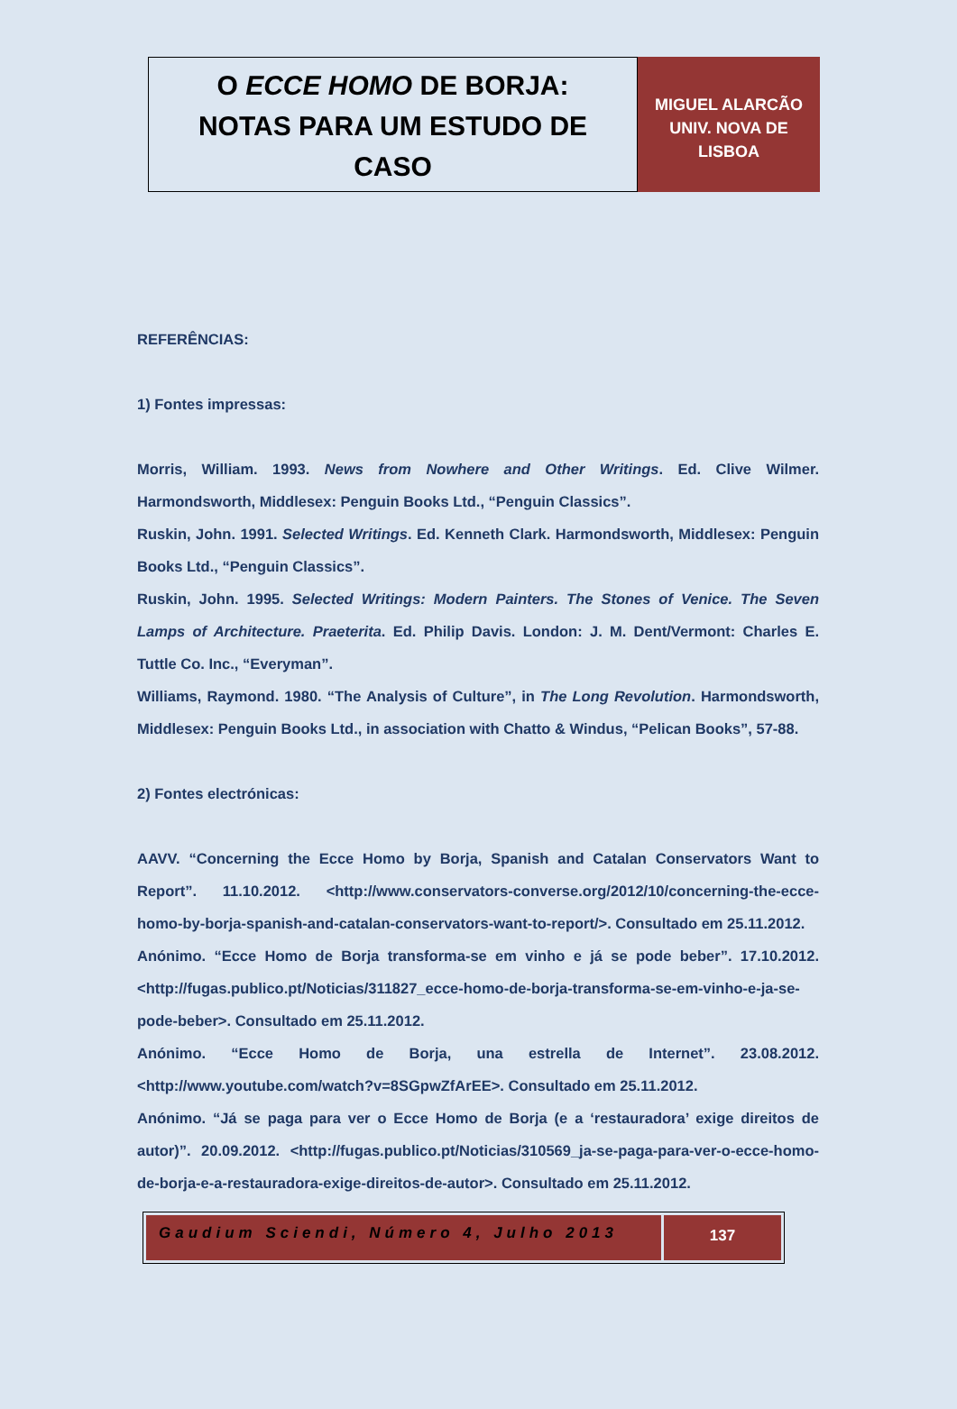O ECCE HOMO DE BORJA:
NOTAS PARA UM ESTUDO DE
CASO
MIGUEL ALARCÃO
UNIV. NOVA DE
LISBOA
REFERÊNCIAS:
1) Fontes impressas:
Morris, William. 1993. News from Nowhere and Other Writings. Ed. Clive Wilmer. Harmondsworth, Middlesex: Penguin Books Ltd., “Penguin Classics”.
Ruskin, John. 1991. Selected Writings. Ed. Kenneth Clark. Harmondsworth, Middlesex: Penguin Books Ltd., “Penguin Classics”.
Ruskin, John. 1995. Selected Writings: Modern Painters. The Stones of Venice. The Seven Lamps of Architecture. Praeterita. Ed. Philip Davis. London: J. M. Dent/Vermont: Charles E. Tuttle Co. Inc., “Everyman”.
Williams, Raymond. 1980. “The Analysis of Culture”, in The Long Revolution. Harmondsworth, Middlesex: Penguin Books Ltd., in association with Chatto & Windus, “Pelican Books”, 57-88.
2) Fontes electrónicas:
AAVV. “Concerning the Ecce Homo by Borja, Spanish and Catalan Conservators Want to Report”. 11.10.2012. <http://www.conservators-converse.org/2012/10/concerning-the-ecce-homo-by-borja-spanish-and-catalan-conservators-want-to-report/>. Consultado em 25.11.2012.
Anónimo. “Ecce Homo de Borja transforma-se em vinho e já se pode beber”. 17.10.2012. <http://fugas.publico.pt/Noticias/311827_ecce-homo-de-borja-transforma-se-em-vinho-e-ja-se-pode-beber>. Consultado em 25.11.2012.
Anónimo. “Ecce Homo de Borja, una estrella de Internet”. 23.08.2012. <http://www.youtube.com/watch?v=8SGpwZfArEE>. Consultado em 25.11.2012.
Anónimo. “Já se paga para ver o Ecce Homo de Borja (e a ‘restauradora’ exige direitos de autor)”. 20.09.2012. <http://fugas.publico.pt/Noticias/310569_ja-se-paga-para-ver-o-ecce-homo-de-borja-e-a-restauradora-exige-direitos-de-autor>. Consultado em 25.11.2012.
Gaudium Sciendi, Número 4, Julho 2013
137